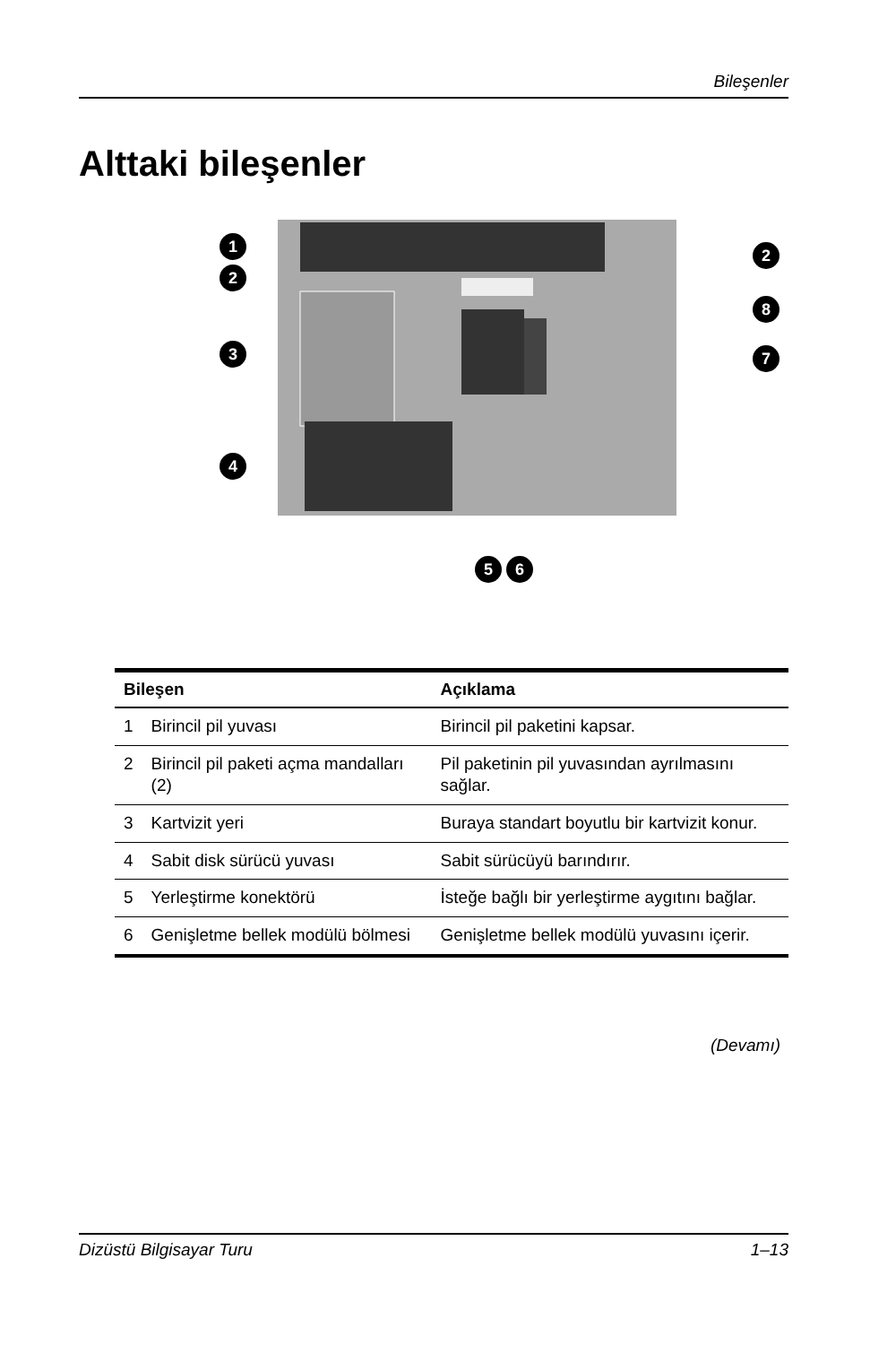Bileşenler
Alttaki bileşenler
1
2
3
4
5
6
2
8
7
| Bileşen | | Açıklama |
| --- | --- | --- |
| 1 | Birincil pil yuvası | Birincil pil paketini kapsar. |
| 2 | Birincil pil paketi açma mandalları (2) | Pil paketinin pil yuvasından ayrılmasını sağlar. |
| 3 | Kartvizit yeri | Buraya standart boyutlu bir kartvizit konur. |
| 4 | Sabit disk sürücü yuvası | Sabit sürücüyü barındırır. |
| 5 | Yerleştirme konektörü | İsteğe bağlı bir yerleştirme aygıtını bağlar. |
| 6 | Genişletme bellek modülü bölmesi | Genişletme bellek modülü yuvasını içerir. |
(Devamı)
Dizüstü Bilgisayar Turu 1–13